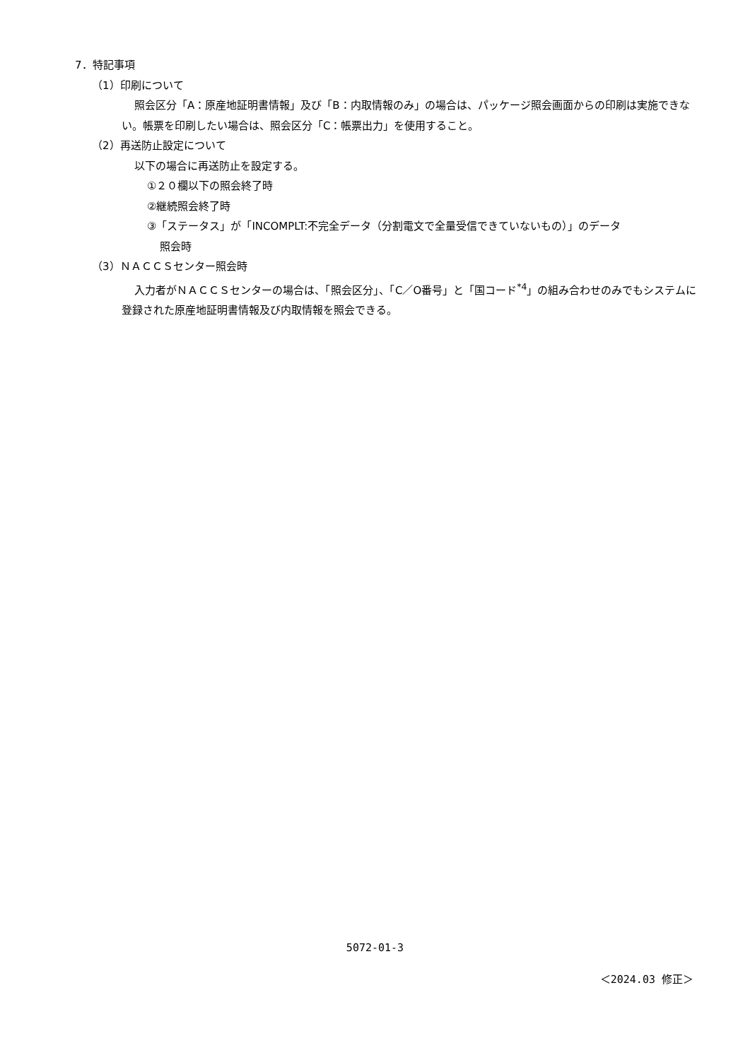7．特記事項
（1）印刷について
照会区分「A：原産地証明書情報」及び「B：内取情報のみ」の場合は、パッケージ照会画面からの印刷は実施できない。帳票を印刷したい場合は、照会区分「C：帳票出力」を使用すること。
（2）再送防止設定について
以下の場合に再送防止を設定する。
①２０欄以下の照会終了時
②継続照会終了時
③「ステータス」が「INCOMPLT:不完全データ（分割電文で全量受信できていないもの）」のデータ
照会時
（3）ＮＡＣＣＳセンター照会時
入力者がＮＡＣＣＳセンターの場合は、「照会区分」、「C／O番号」と「国コード<sup>*4</sup>」の組み合わせのみでもシステムに登録された原産地証明書情報及び内取情報を照会できる。
5072-01-3
＜2024.03 修正＞